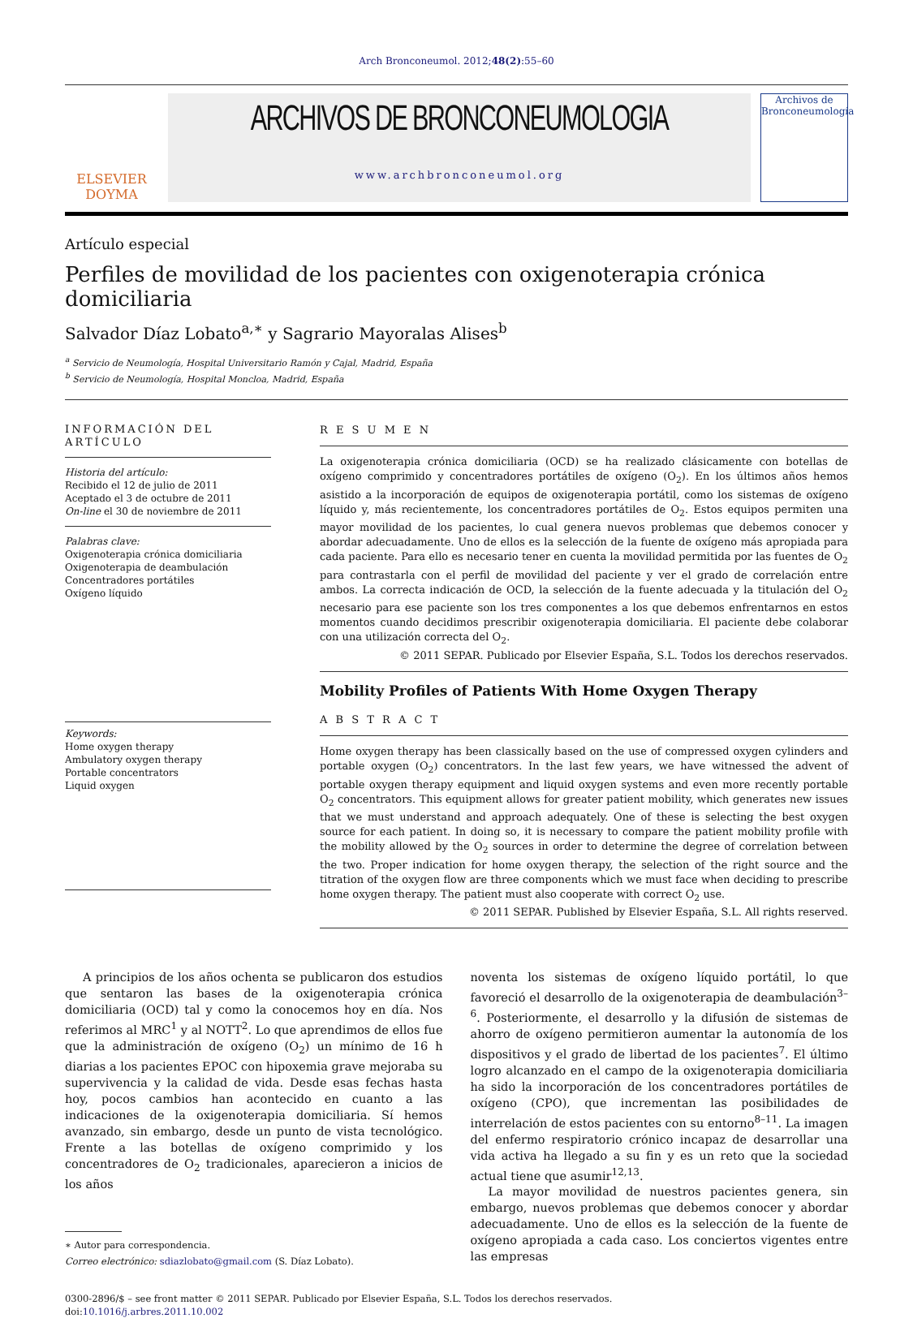Arch Bronconeumol. 2012;48(2):55–60
ELSEVIER
DOYMA
ARCHIVOS DE BRONCONEUMOLOGIA
www.archbronconeumol.org
Archivos de Bronconeumología
Artículo especial
Perfiles de movilidad de los pacientes con oxigenoterapia crónica domiciliaria
Salvador Díaz Lobato<sup>a,∗</sup> y Sagrario Mayoralas Alises<sup>b</sup>
<sup>a</sup> Servicio de Neumología, Hospital Universitario Ramón y Cajal, Madrid, España
<sup>b</sup> Servicio de Neumología, Hospital Moncloa, Madrid, España
INFORMACIÓN DEL ARTÍCULO
Historia del artículo:
Recibido el 12 de julio de 2011
Aceptado el 3 de octubre de 2011
On-line el 30 de noviembre de 2011
Palabras clave:
Oxigenoterapia crónica domiciliaria
Oxigenoterapia de deambulación
Concentradores portátiles
Oxígeno líquido
Keywords:
Home oxygen therapy
Ambulatory oxygen therapy
Portable concentrators
Liquid oxygen
R E S U M E N
La oxigenoterapia crónica domiciliaria (OCD) se ha realizado clásicamente con botellas de oxígeno comprimido y concentradores portátiles de oxígeno (O<sub>2</sub>). En los últimos años hemos asistido a la incorporación de equipos de oxigenoterapia portátil, como los sistemas de oxígeno líquido y, más recientemente, los concentradores portátiles de O<sub>2</sub>. Estos equipos permiten una mayor movilidad de los pacientes, lo cual genera nuevos problemas que debemos conocer y abordar adecuadamente. Uno de ellos es la selección de la fuente de oxígeno más apropiada para cada paciente. Para ello es necesario tener en cuenta la movilidad permitida por las fuentes de O<sub>2</sub> para contrastarla con el perfil de movilidad del paciente y ver el grado de correlación entre ambos. La correcta indicación de OCD, la selección de la fuente adecuada y la titulación del O<sub>2</sub> necesario para ese paciente son los tres componentes a los que debemos enfrentarnos en estos momentos cuando decidimos prescribir oxigenoterapia domiciliaria. El paciente debe colaborar con una utilización correcta del O<sub>2</sub>.
© 2011 SEPAR. Publicado por Elsevier España, S.L. Todos los derechos reservados.
Mobility Profiles of Patients With Home Oxygen Therapy
A B S T R A C T
Home oxygen therapy has been classically based on the use of compressed oxygen cylinders and portable oxygen (O<sub>2</sub>) concentrators. In the last few years, we have witnessed the advent of portable oxygen therapy equipment and liquid oxygen systems and even more recently portable O<sub>2</sub> concentrators. This equipment allows for greater patient mobility, which generates new issues that we must understand and approach adequately. One of these is selecting the best oxygen source for each patient. In doing so, it is necessary to compare the patient mobility profile with the mobility allowed by the O<sub>2</sub> sources in order to determine the degree of correlation between the two. Proper indication for home oxygen therapy, the selection of the right source and the titration of the oxygen flow are three components which we must face when deciding to prescribe home oxygen therapy. The patient must also cooperate with correct O<sub>2</sub> use.
© 2011 SEPAR. Published by Elsevier España, S.L. All rights reserved.
A principios de los años ochenta se publicaron dos estudios que sentaron las bases de la oxigenoterapia crónica domiciliaria (OCD) tal y como la conocemos hoy en día. Nos referimos al MRC<sup>1</sup> y al NOTT<sup>2</sup>. Lo que aprendimos de ellos fue que la administración de oxígeno (O<sub>2</sub>) un mínimo de 16 h diarias a los pacientes EPOC con hipoxemia grave mejoraba su supervivencia y la calidad de vida. Desde esas fechas hasta hoy, pocos cambios han acontecido en cuanto a las indicaciones de la oxigenoterapia domiciliaria. Sí hemos avanzado, sin embargo, desde un punto de vista tecnológico. Frente a las botellas de oxígeno comprimido y los concentradores de O<sub>2</sub> tradicionales, aparecieron a inicios de los años
∗ Autor para correspondencia.
Correo electrónico: sdiazlobato@gmail.com (S. Díaz Lobato).
noventa los sistemas de oxígeno líquido portátil, lo que favoreció el desarrollo de la oxigenoterapia de deambulación<sup>3–6</sup>. Posteriormente, el desarrollo y la difusión de sistemas de ahorro de oxígeno permitieron aumentar la autonomía de los dispositivos y el grado de libertad de los pacientes<sup>7</sup>. El último logro alcanzado en el campo de la oxigenoterapia domiciliaria ha sido la incorporación de los concentradores portátiles de oxígeno (CPO), que incrementan las posibilidades de interrelación de estos pacientes con su entorno<sup>8–11</sup>. La imagen del enfermo respiratorio crónico incapaz de desarrollar una vida activa ha llegado a su fin y es un reto que la sociedad actual tiene que asumir<sup>12,13</sup>.
La mayor movilidad de nuestros pacientes genera, sin embargo, nuevos problemas que debemos conocer y abordar adecuadamente. Uno de ellos es la selección de la fuente de oxígeno apropiada a cada caso. Los conciertos vigentes entre las empresas
0300-2896/$ – see front matter © 2011 SEPAR. Publicado por Elsevier España, S.L. Todos los derechos reservados.
doi:10.1016/j.arbres.2011.10.002